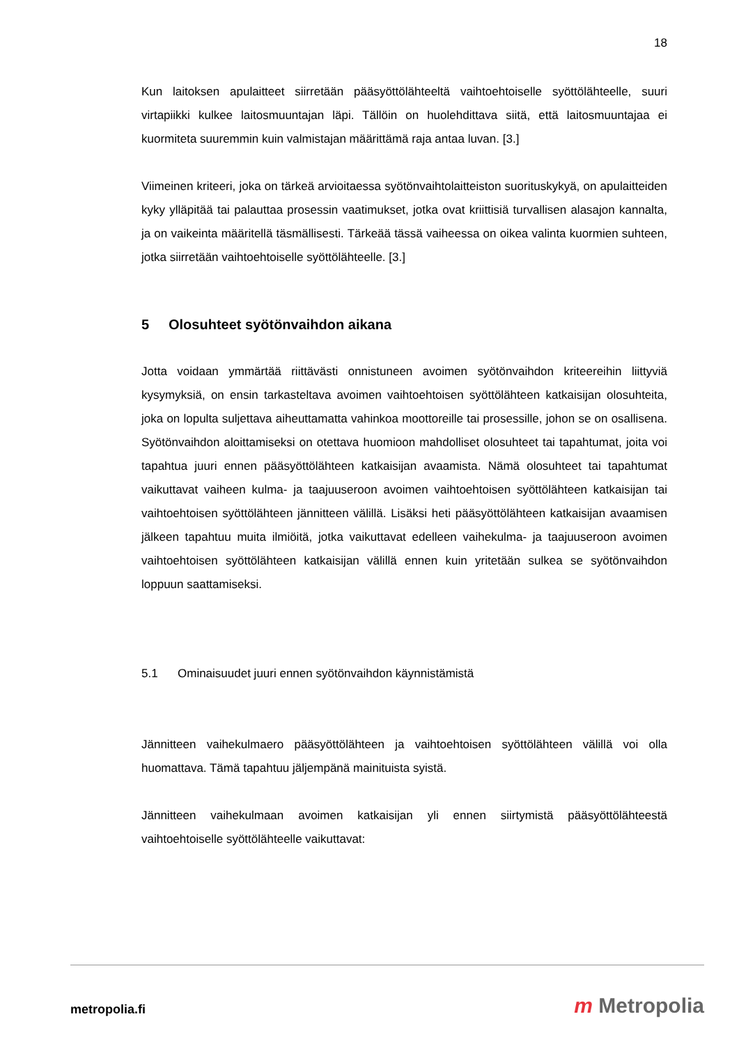18
Kun laitoksen apulaitteet siirretään pääsyöttölähteeltä vaihtoehtoiselle syöttölähteelle, suuri virtapiikki kulkee laitosmuuntajan läpi. Tällöin on huolehdittava siitä, että laitos­muuntajaa ei kuormiteta suuremmin kuin valmistajan määrittämä raja antaa luvan. [3.]
Viimeinen kriteeri, joka on tärkeä arvioitaessa syötönvaihtolaitteiston suorituskykyä, on apulaitteiden kyky ylläpitää tai palauttaa prosessin vaatimukset, jotka ovat kriittisiä tur­vallisen alasajon kannalta, ja on vaikeinta määritellä täsmällisesti. Tärkeää tässä vai­heessa on oikea valinta kuormien suhteen, jotka siirretään vaihtoehtoiselle syöttöläh­teelle. [3.]
5 Olosuhteet syötönvaihdon aikana
Jotta voidaan ymmärtää riittävästi onnistuneen avoimen syötönvaihdon kriteereihin liitty­viä kysymyksiä, on ensin tarkasteltava avoimen vaihtoehtoisen syöttölähteen katkaisijan olosuhteita, joka on lopulta suljettava aiheuttamatta vahinkoa moottoreille tai prosessille, johon se on osallisena. Syötönvaihdon aloittamiseksi on otettava huomioon mahdolliset olosuhteet tai tapahtumat, joita voi tapahtua juuri ennen pääsyöttölähteen katkaisijan avaamista. Nämä olosuhteet tai tapahtumat vaikuttavat vaiheen kulma- ja taajuuseroon avoimen vaihtoehtoisen syöttölähteen katkaisijan tai vaihtoehtoisen syöttölähteen jännit­teen välillä. Lisäksi heti pääsyöttölähteen katkaisijan avaamisen jälkeen tapahtuu muita ilmiöitä, jotka vaikuttavat edelleen vaihekulma- ja taajuuseroon avoimen vaihtoehtoisen syöttölähteen katkaisijan välillä ennen kuin yritetään sulkea se syötönvaihdon loppuun saattamiseksi.
5.1 Ominaisuudet juuri ennen syötönvaihdon käynnistämistä
Jännitteen vaihekulmaero pääsyöttölähteen ja vaihtoehtoisen syöttölähteen välillä voi olla huomattava. Tämä tapahtuu jäljempänä mainituista syistä.
Jännitteen vaihekulmaan avoimen katkaisijan yli ennen siirtymistä pääsyöttölähteestä vaihtoehtoiselle syöttölähteelle vaikuttavat:
metropolia.fi m Metropolia